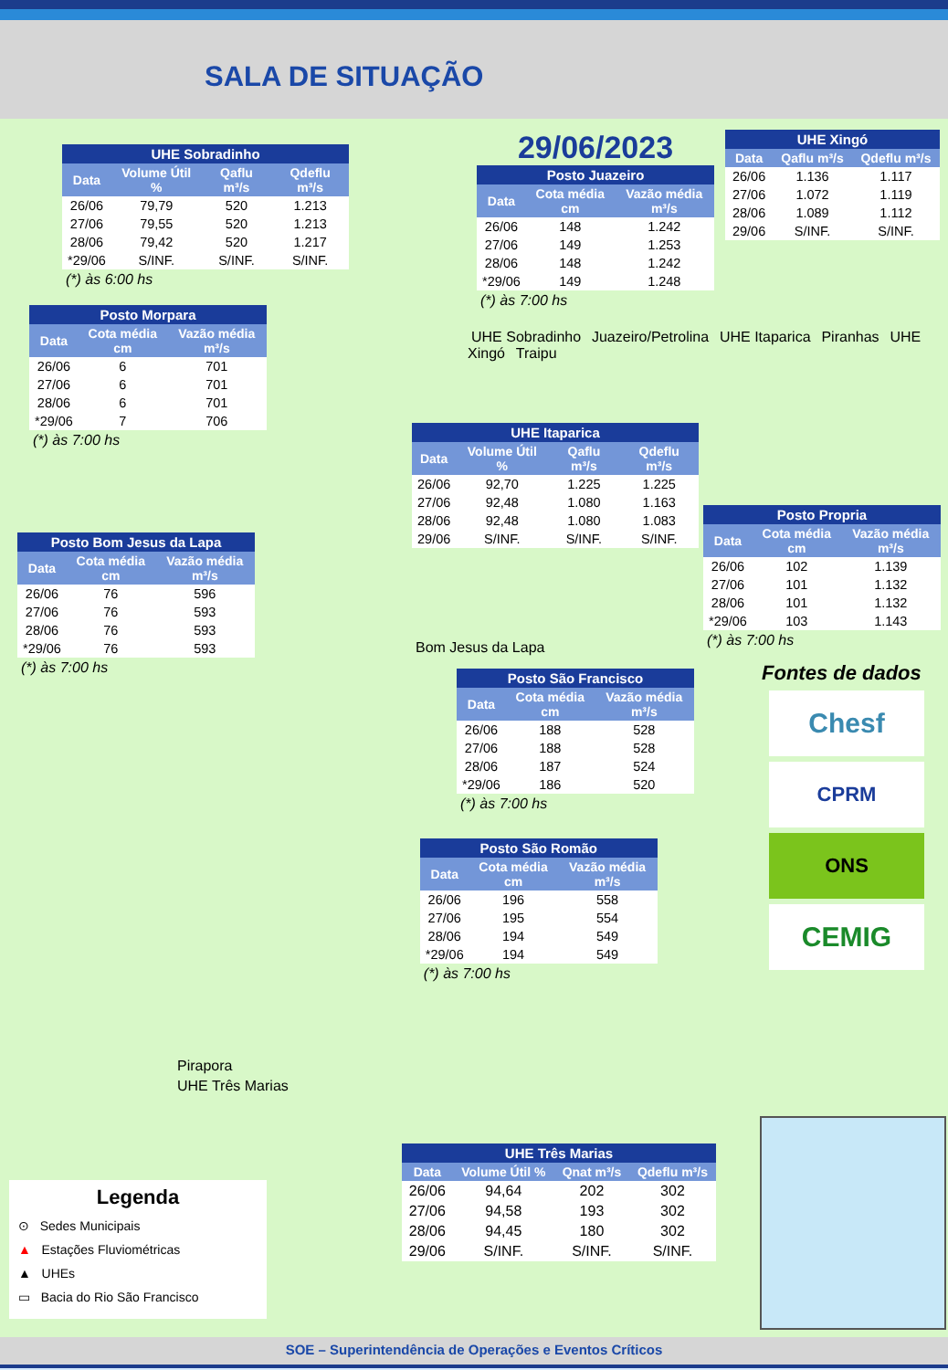SALA DE SITUAÇÃO
| UHE Sobradinho | | | |
| --- | --- | --- | --- |
| Data | Volume Útil % | Qaflu m³/s | Qdeflu m³/s |
| 26/06 | 79,79 | 520 | 1.213 |
| 27/06 | 79,55 | 520 | 1.213 |
| 28/06 | 79,42 | 520 | 1.217 |
| *29/06 | S/INF. | S/INF. | S/INF. |
(*) às 6:00 hs
29/06/2023
| Posto Juazeiro | | |
| --- | --- | --- |
| Data | Cota média cm | Vazão média m³/s |
| 26/06 | 148 | 1.242 |
| 27/06 | 149 | 1.253 |
| 28/06 | 148 | 1.242 |
| *29/06 | 149 | 1.248 |
(*) às 7:00 hs
| UHE Xingó | | |
| --- | --- | --- |
| Data | Qaflu m³/s | Qdeflu m³/s |
| 26/06 | 1.136 | 1.117 |
| 27/06 | 1.072 | 1.119 |
| 28/06 | 1.089 | 1.112 |
| 29/06 | S/INF. | S/INF. |
| Posto Morpara | | |
| --- | --- | --- |
| Data | Cota média cm | Vazão média m³/s |
| 26/06 | 6 | 701 |
| 27/06 | 6 | 701 |
| 28/06 | 6 | 701 |
| *29/06 | 7 | 706 |
(*) às 7:00 hs
UHE Sobradinho Juazeiro/Petrolina UHE Itaparica Piranhas UHE Xingó Traipu
| Posto Bom Jesus da Lapa | | |
| --- | --- | --- |
| Data | Cota média cm | Vazão média m³/s |
| 26/06 | 76 | 596 |
| 27/06 | 76 | 593 |
| 28/06 | 76 | 593 |
| *29/06 | 76 | 593 |
(*) às 7:00 hs
| UHE Itaparica | | | |
| --- | --- | --- | --- |
| Data | Volume Útil % | Qaflu m³/s | Qdeflu m³/s |
| 26/06 | 92,70 | 1.225 | 1.225 |
| 27/06 | 92,48 | 1.080 | 1.163 |
| 28/06 | 92,48 | 1.080 | 1.083 |
| 29/06 | S/INF. | S/INF. | S/INF. |
Bom Jesus da Lapa
| Posto Propria | | |
| --- | --- | --- |
| Data | Cota média cm | Vazão média m³/s |
| 26/06 | 102 | 1.139 |
| 27/06 | 101 | 1.132 |
| 28/06 | 101 | 1.132 |
| *29/06 | 103 | 1.143 |
(*) às 7:00 hs
| Posto São Francisco | | |
| --- | --- | --- |
| Data | Cota média cm | Vazão média m³/s |
| 26/06 | 188 | 528 |
| 27/06 | 188 | 528 |
| 28/06 | 187 | 524 |
| *29/06 | 186 | 520 |
(*) às 7:00 hs
Fontes de dados
Chesf
CPRM
ONS
CEMIG
Pirapora
UHE Três Marias
| Posto São Romão | | |
| --- | --- | --- |
| Data | Cota média cm | Vazão média m³/s |
| 26/06 | 196 | 558 |
| 27/06 | 195 | 554 |
| 28/06 | 194 | 549 |
| *29/06 | 194 | 549 |
(*) às 7:00 hs
Legenda
⊙ Sedes Municipais
▲ Estações Fluviométricas
▲ UHEs
▭ Bacia do Rio São Francisco
| UHE Três Marias | | | |
| --- | --- | --- | --- |
| Data | Volume Útil % | Qnat m³/s | Qdeflu m³/s |
| 26/06 | 94,64 | 202 | 302 |
| 27/06 | 94,58 | 193 | 302 |
| 28/06 | 94,45 | 180 | 302 |
| 29/06 | S/INF. | S/INF. | S/INF. |
SOE – Superintendência de Operações e Eventos Críticos